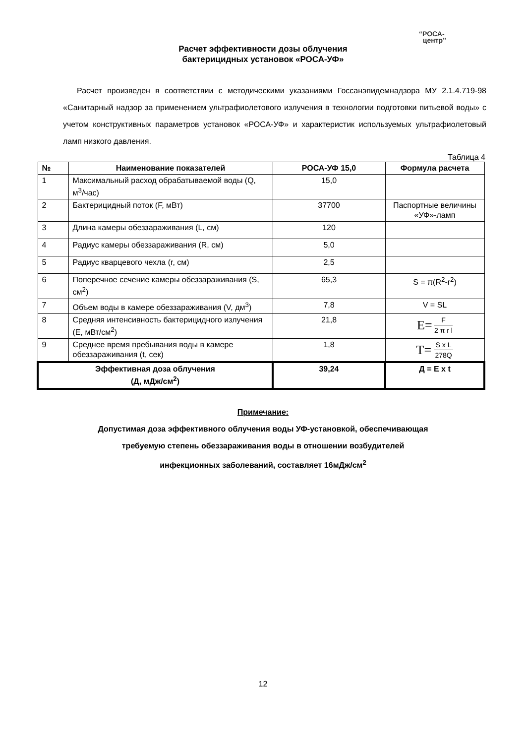“РОСА-
центр”
Расчет эффективности дозы облучения
бактерицидных установок «РОСА-УФ»
Расчет произведен в соответствии с методическими указаниями Госсанэпидемнадзора МУ 2.1.4.719-98 «Санитарный надзор за применением ультрафиолетового излучения в технологии подготовки питьевой воды» с учетом конструктивных параметров установок «РОСА-УФ» и характеристик используемых ультрафиолетовый ламп низкого давления.
Таблица 4
| № | Наименование показателей | РОСА-УФ 15,0 | Формула расчета |
| --- | --- | --- | --- |
| 1 | Максимальный расход обрабатываемой воды (Q, м<sup>3</sup>/час) | 15,0 | |
| 2 | Бактерицидный поток (F, мВт) | 37700 | Паспортные величины «УФ»-ламп |
| 3 | Длина камеры обеззараживания (L, см) | 120 | |
| 4 | Радиус камеры обеззараживания (R, см) | 5,0 | |
| 5 | Радиус кварцевого чехла (r, см) | 2,5 | |
| 6 | Поперечное сечение камеры обеззараживания (S, см<sup>2</sup>) | 65,3 | S = π(R<sup>2</sup>-r<sup>2</sup>) |
| 7 | Объем воды в камере обеззараживания (V, дм<sup>3</sup>) | 7,8 | V = SL |
| 8 | Средняя интенсивность бактерицидного излучения (E, мВт/см<sup>2</sup>) | 21,8 | E= F 2 π r l |
| 9 | Среднее время пребывания воды в камере обеззараживания (t, сек) | 1,8 | T= S x L 278Q |
| Эффективная доза облучения (Д, мДж/см<sup>2</sup>) | | 39,24 | Д = E x t |
Примечание:
Допустимая доза эффективного облучения воды УФ-установкой, обеспечивающая
требуемую степень обеззараживания воды в отношении возбудителей
инфекционных заболеваний, составляет 16мДж/см<sup>2</sup>
12